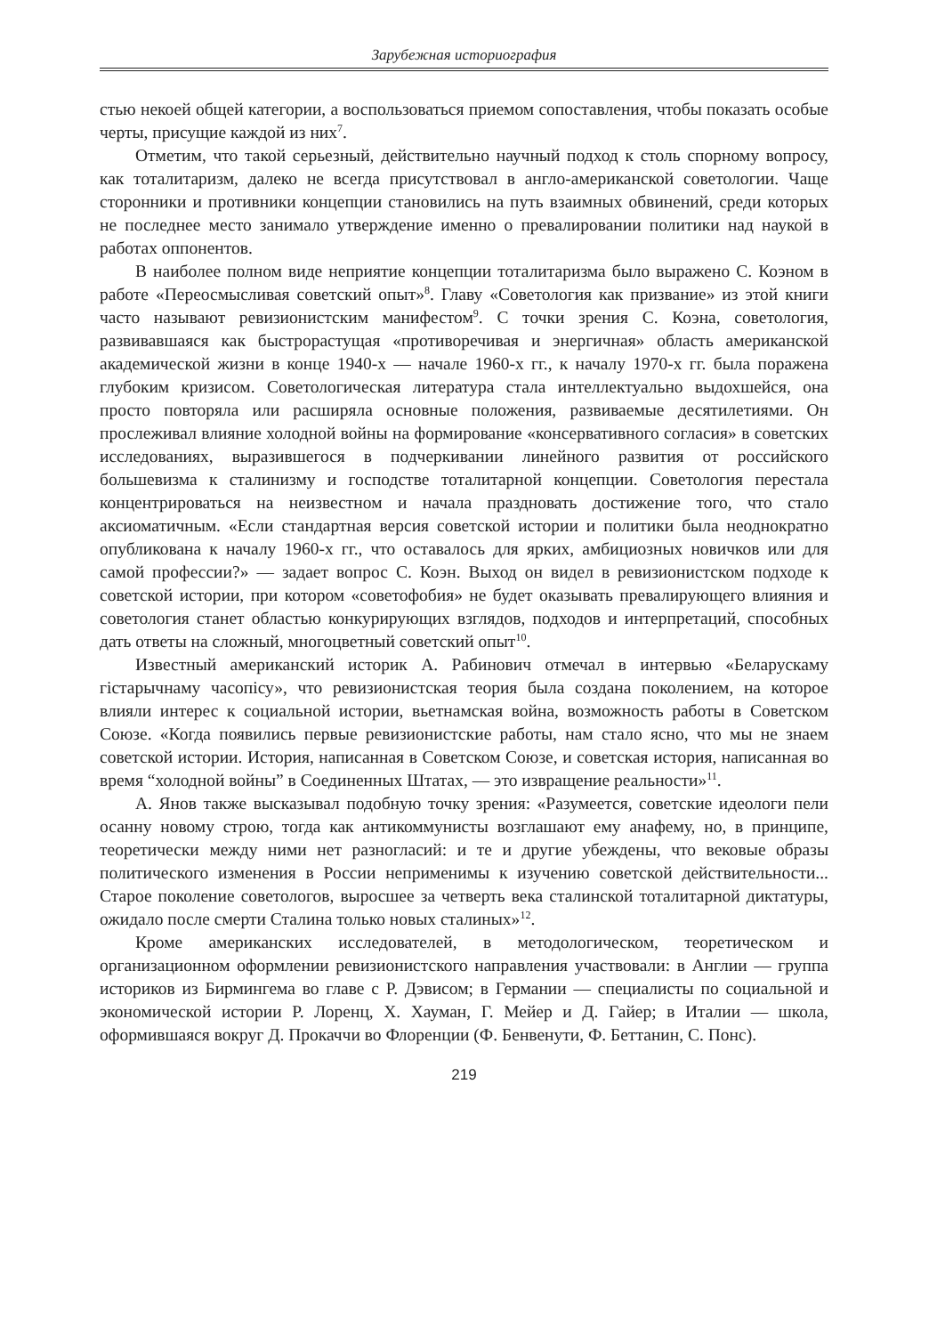Зарубежная историография
стью некоей общей категории, а воспользоваться приемом сопоставления, чтобы показать особые черты, присущие каждой из них<sup>7</sup>.
Отметим, что такой серьезный, действительно научный подход к столь спорному вопросу, как тоталитаризм, далеко не всегда присутствовал в англо-американской советологии. Чаще сторонники и противники концепции становились на путь взаимных обвинений, среди которых не последнее место занимало утверждение именно о превалировании политики над наукой в работах оппонентов.
В наиболее полном виде неприятие концепции тоталитаризма было выражено С. Коэном в работе «Переосмысливая советский опыт»<sup>8</sup>. Главу «Советология как призвание» из этой книги часто называют ревизионистским манифестом<sup>9</sup>. С точки зрения С. Коэна, советология, развивавшаяся как быстрорастущая «противоречивая и энергичная» область американской академической жизни в конце 1940-х — начале 1960-х гг., к началу 1970-х гг. была поражена глубоким кризисом. Советологическая литература стала интеллектуально выдохшейся, она просто повторяла или расширяла основные положения, развиваемые десятилетиями. Он прослеживал влияние холодной войны на формирование «консервативного согласия» в советских исследованиях, выразившегося в подчеркивании линейного развития от российского большевизма к сталинизму и господстве тоталитарной концепции. Советология перестала концентрироваться на неизвестном и начала праздновать достижение того, что стало аксиоматичным. «Если стандартная версия советской истории и политики была неоднократно опубликована к началу 1960-х гг., что оставалось для ярких, амбициозных новичков или для самой профессии?» — задает вопрос С. Коэн. Выход он видел в ревизионистском подходе к советской истории, при котором «советофобия» не будет оказывать превалирующего влияния и советология станет областью конкурирующих взглядов, подходов и интерпретаций, способных дать ответы на сложный, многоцветный советский опыт<sup>10</sup>.
Известный американский историк А. Рабинович отмечал в интервью «Беларускаму гістарычнаму часопісу», что ревизионистская теория была создана поколением, на которое влияли интерес к социальной истории, вьетнамская война, возможность работы в Советском Союзе. «Когда появились первые ревизионистские работы, нам стало ясно, что мы не знаем советской истории. История, написанная в Советском Союзе, и советская история, написанная во время “холодной войны” в Соединенных Штатах, — это извращение реальности»<sup>11</sup>.
А. Янов также высказывал подобную точку зрения: «Разумеется, советские идеологи пели осанну новому строю, тогда как антикоммунисты возглашают ему анафему, но, в принципе, теоретически между ними нет разногласий: и те и другие убеждены, что вековые образы политического изменения в России неприменимы к изучению советской действительности... Старое поколение советологов, выросшее за четверть века сталинской тоталитарной диктатуры, ожидало после смерти Сталина только новых сталиных»<sup>12</sup>.
Кроме американских исследователей, в методологическом, теоретическом и организационном оформлении ревизионистского направления участвовали: в Англии — группа историков из Бирмингема во главе с Р. Дэвисом; в Германии — специалисты по социальной и экономической истории Р. Лоренц, Х. Хауман, Г. Мейер и Д. Гайер; в Италии — школа, оформившаяся вокруг Д. Прокаччи во Флоренции (Ф. Бенвенути, Ф. Беттанин, С. Понс).
219